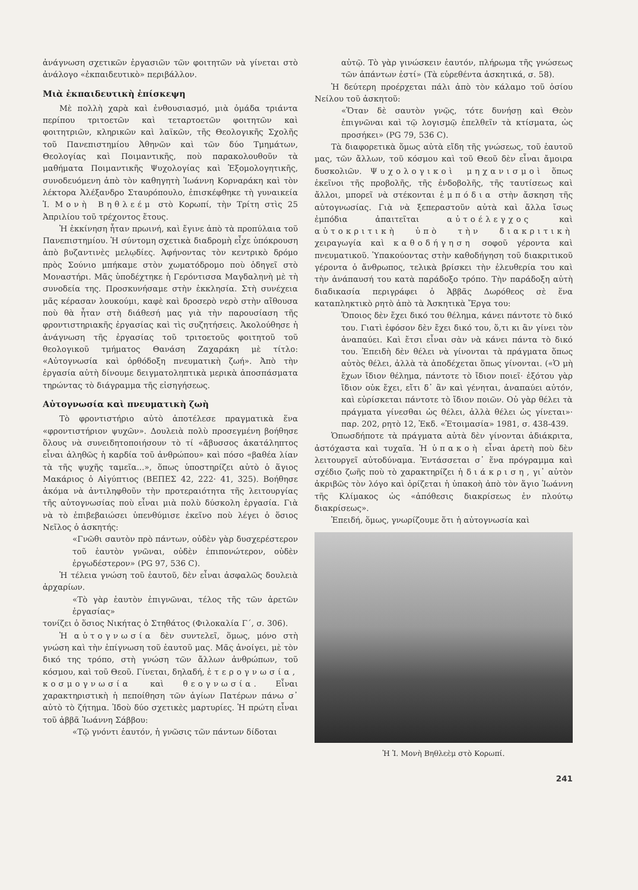ἀνάγνωση σχετικῶν ἐργασιῶν τῶν φοιτητῶν νὰ γίνεται στὸ ἀνάλογο «ἐκπαιδευτικὸ» περιβάλλον.
Μιὰ ἐκπαιδευτικὴ ἐπίσκεψη
Μὲ πολλὴ χαρὰ καὶ ἐνθουσιασμό, μιὰ ὁμάδα τριάντα περίπου τριτοετῶν καὶ τεταρτοετῶν φοιτητῶν καὶ φοιτητριῶν, κληρικῶν καὶ λαϊκῶν, τῆς Θεολογικῆς Σχολῆς τοῦ Πανεπιστημίου Ἀθηνῶν καὶ τῶν δύο Τμημάτων, Θεολογίας καὶ Ποιμαντικῆς, ποὺ παρακολουθοῦν τὰ μαθήματα Ποιμαντικῆς Ψυχολογίας καὶ Ἐξομολογητικῆς, συνοδευόμενη ἀπὸ τὸν καθηγητὴ Ἰωάννη Κορναράκη καὶ τὸν λέκτορα Ἀλέξανδρο Σταυρόπουλο, ἐπισκέφθηκε τὴ γυναικεία Ἱ. Μονὴ Βηθλεέμ στὸ Κορωπί, τὴν Τρίτη στὶς 25 Ἀπριλίου τοῦ τρέχοντος ἔτους.
Ἡ ἐκκίνηση ἦταν πρωινή, καὶ ἔγινε ἀπὸ τὰ προπύλαια τοῦ Πανεπιστημίου. Ἡ σύντομη σχετικὰ διαδρομὴ εἶχε ὑπόκρουση ἀπὸ βυζαντινὲς μελῳδίες. Ἀφήνοντας τὸν κεντρικὸ δρόμο πρὸς Σούνιο μπήκαμε στὸν χωματόδρομο ποὺ ὁδηγεῖ στὸ Μοναστήρι. Μᾶς ὑποδέχτηκε ἡ Γερόντισσα Μαγδαληνὴ μὲ τὴ συνοδεία της. Προσκυνήσαμε στὴν ἐκκλησία. Στὴ συνέχεια μᾶς κέρασαν λουκούμι, καφὲ καὶ δροσερὸ νερὸ στὴν αἴθουσα ποὺ θὰ ἦταν στὴ διάθεσή μας γιὰ τὴν παρουσίαση τῆς φροντιστηριακῆς ἐργασίας καὶ τὶς συζητήσεις. Ἀκολούθησε ἡ ἀνάγνωση τῆς ἐργασίας τοῦ τριτοετοῦς φοιτητοῦ τοῦ θεολογικοῦ τμήματος Θανάση Ζαχαράκη μὲ τίτλο: «Αὐτογνωσία καὶ ὀρθόδοξη πνευματικὴ ζωή». Ἀπὸ τὴν ἐργασία αὐτὴ δίνουμε δειγματοληπτικὰ μερικὰ ἀποσπάσματα τηρώντας τὸ διάγραμμα τῆς εἰσηγήσεως.
Αὐτογνωσία καὶ πνευματικὴ ζωὴ
Τὸ φροντιστήριο αὐτὸ ἀποτέλεσε πραγματικὰ ἕνα «φροντιστήριον ψυχῶν». Δουλειὰ πολὺ προσεγμένη βοήθησε ὅλους νὰ συνειδητοποιήσουν τὸ τί «ἄβυσσος ἀκατάληπτος εἶναι ἀληθῶς ἡ καρδία τοῦ ἀνθρώπου» καὶ πόσο «βαθέα λίαν τὰ τῆς ψυχῆς ταμεῖα...», ὅπως ὑποστηρίζει αὐτὸ ὁ ἅγιος Μακάριος ὁ Αἰγύπτιος (ΒΕΠΕΣ 42, 222· 41, 325). Βοήθησε ἀκόμα νὰ ἀντιληφθοῦν τὴν προτεραιότητα τῆς λειτουργίας τῆς αὐτογνωσίας ποὺ εἶναι μιὰ πολὺ δύσκολη ἐργασία. Γιὰ νὰ τὸ ἐπιβεβαιώσει ὑπενθύμισε ἐκεῖνο ποὺ λέγει ὁ ὅσιος Νεῖλος ὁ ἀσκητής:
«Γνῶθι σαυτὸν πρὸ πάντων, οὐδὲν γὰρ δυσχερέστερον τοῦ ἑαυτὸν γνῶναι, οὐδὲν ἐπιπονώτερον, οὐδὲν ἐργωδέστερον» (PG 97, 536 C).
Ἡ τέλεια γνώση τοῦ ἑαυτοῦ, δὲν εἶναι ἀσφαλῶς δουλειὰ ἀρχαρίων.
«Τὸ γὰρ ἑαυτὸν ἐπιγνῶναι, τέλος τῆς τῶν ἀρετῶν ἐργασίας»
τονίζει ὁ ὅσιος Νικήτας ὁ Στηθάτος (Φιλοκαλία Γ΄, σ. 306).
Ἡ αὐτογνωσία δὲν συντελεῖ, ὅμως, μόνο στὴ γνώση καὶ τὴν ἐπίγνωση τοῦ ἑαυτοῦ μας. Μᾶς ἀνοίγει, μὲ τὸν δικό της τρόπο, στὴ γνώση τῶν ἄλλων ἀνθρώπων, τοῦ κόσμου, καὶ τοῦ Θεοῦ. Γίνεται, δηλαδή, ἑτερογνωσία, κοσμογνωσία καὶ θεογνωσία. Εἶναι χαρακτηριστικὴ ἡ πεποίθηση τῶν ἁγίων Πατέρων πάνω σ᾽ αὐτὸ τὸ ζήτημα. Ἰδοὺ δύο σχετικὲς μαρτυρίες. Ἡ πρώτη εἶναι τοῦ ἀββᾶ Ἰωάννη Σάββου:
«Τῷ γνόντι ἑαυτόν, ἡ γνῶσις τῶν πάντων δίδοται
αὐτῷ. Τὸ γὰρ γινώσκειν ἑαυτόν, πλήρωμα τῆς γνώσεως τῶν ἁπάντων ἐστί» (Τὰ εὑρεθέντα ἀσκητικά, σ. 58).
Ἡ δεύτερη προέρχεται πάλι ἀπὸ τὸν κάλαμο τοῦ ὁσίου Νείλου τοῦ ἀσκητοῦ:
«Ὅταν δὲ σαυτὸν γνῷς, τότε δυνήσῃ καὶ Θεὸν ἐπιγνῶναι καὶ τῷ λογισμῷ ἐπελθεῖν τὰ κτίσματα, ὡς προσήκει» (PG 79, 536 C).
Τὰ διαφορετικὰ ὅμως αὐτὰ εἴδη τῆς γνώσεως, τοῦ ἑαυτοῦ μας, τῶν ἄλλων, τοῦ κόσμου καὶ τοῦ Θεοῦ δὲν εἶναι ἄμοιρα δυσκολιῶν. Ψυχολογικοὶ μηχανισμοὶ ὅπως ἐκεῖνοι τῆς προβολῆς, τῆς ἐνδοβολῆς, τῆς ταυτίσεως καὶ ἄλλοι, μπορεῖ νὰ στέκονται ἐμπόδια στὴν ἄσκηση τῆς αὐτογνωσίας. Γιὰ νὰ ξεπεραστοῦν αὐτὰ καὶ ἄλλα ἴσως ἐμπόδια ἀπαιτεῖται αὐτοέλεγχος καὶ αὐτοκριτικὴ ὑπὸ τὴν διακριτικὴ χειραγωγία καὶ καθοδήγηση σοφοῦ γέροντα καὶ πνευματικοῦ. Ὑπακούοντας στὴν καθοδήγηση τοῦ διακριτικοῦ γέροντα ὁ ἄνθρωπος, τελικὰ βρίσκει τὴν ἐλευθερία του καὶ τὴν ἀνάπαυσή του κατὰ παράδοξο τρόπο. Τὴν παράδοξη αὐτὴ διαδικασία περιγράφει ὁ Ἀββᾶς Δωρόθεος σὲ ἕνα καταπληκτικὸ ρητὸ ἀπὸ τὰ Ἀσκητικὰ Ἔργα του:
Ὅποιος δὲν ἔχει δικό του θέλημα, κάνει πάντοτε τὸ δικό του. Γιατὶ ἐφόσον δὲν ἔχει δικό του, ὅ,τι κι ἂν γίνει τὸν ἀναπαύει. Καὶ ἔτσι εἶναι σὰν νὰ κάνει πάντα τὸ δικό του. Ἐπειδὴ δὲν θέλει νὰ γίνονται τὰ πράγματα ὅπως αὐτὸς θέλει, ἀλλὰ τὰ ἀποδέχεται ὅπως γίνονται. («Ὁ μὴ ἔχων ἴδιον θέλημα, πάντοτε τὸ ἴδιον ποιεῖ· ἐξότου γὰρ ἴδιον οὐκ ἔχει, εἴτι δ᾽ ἂν καὶ γένηται, ἀναπαύει αὐτόν, καὶ εὑρίσκεται πάντοτε τὸ ἴδιον ποιῶν. Οὐ γὰρ θέλει τὰ πράγματα γίνεσθαι ὡς θέλει, ἀλλὰ θέλει ὡς γίνεται»· παρ. 202, ρητὸ 12, Ἐκδ. «Ἑτοιμασία» 1981, σ. 438-439.
Ὁπωσδήποτε τὰ πράγματα αὐτὰ δὲν γίνονται ἀδιάκριτα, ἀστόχαστα καὶ τυχαῖα. Ἡ ὑπακοὴ εἶναι ἀρετὴ ποὺ δὲν λειτουργεῖ αὐτοδύναμα. Ἐντάσσεται σ᾽ ἕνα πρόγραμμα καὶ σχέδιο ζωῆς ποὺ τὸ χαρακτηρίζει ἡ διάκριση, γι᾽ αὐτὸν ἀκριβῶς τὸν λόγο καὶ ὁρίζεται ἡ ὑπακοὴ ἀπὸ τὸν ἅγιο Ἰωάννη τῆς Κλίμακος ὡς «ἀπόθεσις διακρίσεως ἐν πλούτῳ διακρίσεως».
Ἐπειδή, ὅμως, γνωρίζουμε ὅτι ἡ αὐτογνωσία καὶ
Ἡ Ἱ. Μονὴ Βηθλεὲμ στὸ Κορωπί.
241